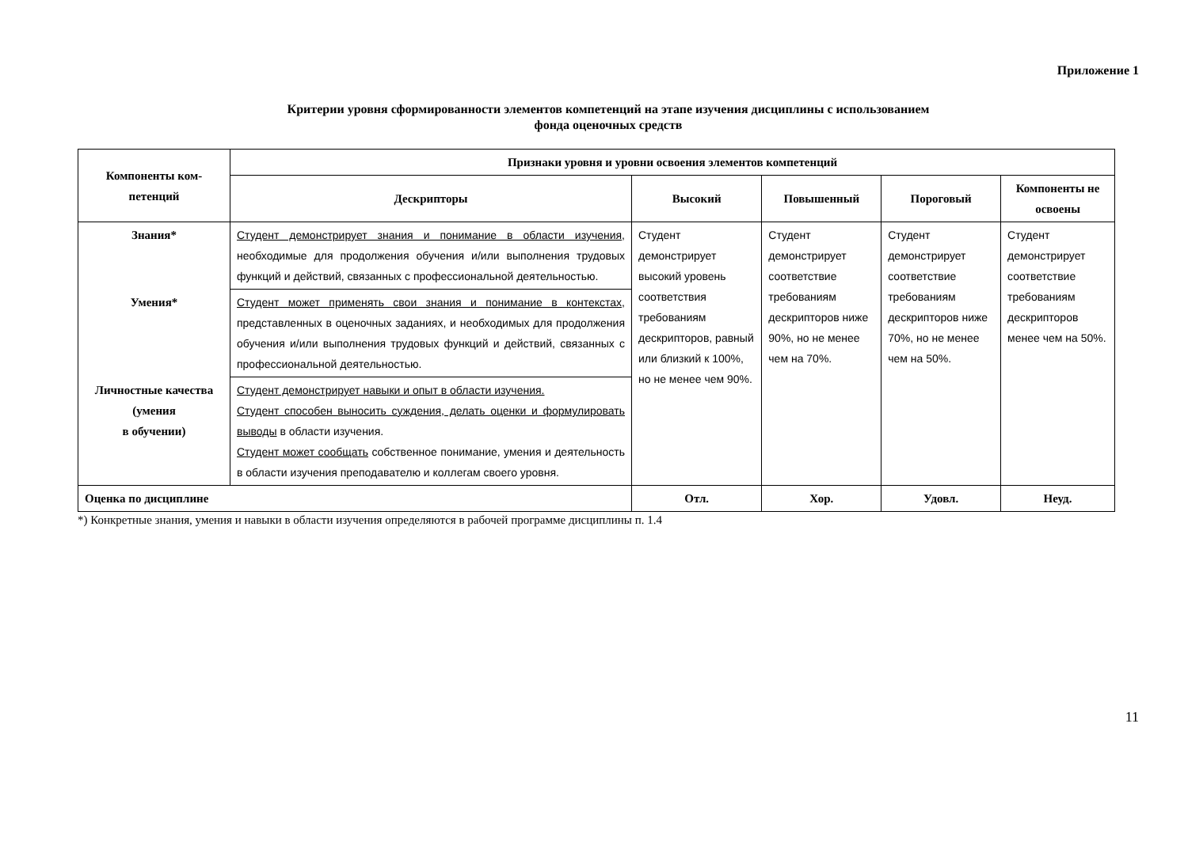Приложение 1
Критерии уровня сформированности элементов компетенций на этапе изучения дисциплины с использованием
фонда оценочных средств
| Компоненты ком- петенций | Признаки уровня и уровни освоения элементов компетенций | | | | |
| --- | --- | --- | --- | --- | --- |
| | Дескрипторы | Высокий | Повышенный | Пороговый | Компоненты не освоены |
| Знания* | Студент демонстрирует знания и понимание в области изучения , необходимые для продолжения обучения и/или выполнения трудовых функций и действий, связанных с профессиональной деятельностью. | Студент демонстрирует высокий уровень соответствия требованиям дескрипторов, равный или близкий к 100%, но не менее чем 90%. | Студент демонстрирует соответствие требованиям дескрипторов ниже 90%, но не менее чем на 70%. | Студент демонстрирует соответствие требованиям дескрипторов ниже 70%, но не менее чем на 50%. | Студент демонстрирует соответствие требованиям дескрипторов менее чем на 50%. |
| Умения* | Студент может применять свои знания и понимание в контекстах, представленных в оценочных заданиях, и необходимых для продолжения обучения и/или выполнения трудовых функций и действий, связанных с профессиональной деятельностью. | | | | |
| Личностные качества (умения в обучении) | Студент демонстрирует навыки и опыт в области изучения. Студент способен выносить суждения, делать оценки и формулировать выводы в области изучения. Студент может сообщать собственное понимание, умения и деятельность в области изучения преподавателю и коллегам своего уровня. | | | | |
| Оценка по дисциплине | | Отл. | Хор. | Удовл. | Неуд. |
*) Конкретные знания, умения и навыки в области изучения определяются в рабочей программе дисциплины п. 1.4
11